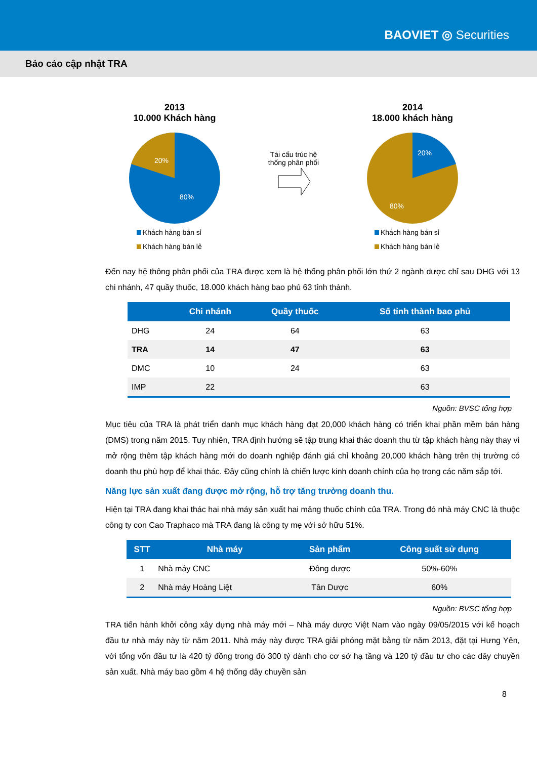BAOVIET ◎ Securities
Báo cáo cập nhật TRA
2013
10.000 Khách hàng
20%
80%
Khách hàng bán sỉ
Khách hàng bán lẻ
Tái cấu trúc hệ
thống phân phối
2014
18.000 khách hàng
20%
80%
Khách hàng bán sỉ
Khách hàng bán lẻ
Đến nay hệ thông phân phối của TRA được xem là hệ thống phân phối lớn thứ 2 ngành dược chỉ sau DHG với 13 chi nhánh, 47 quầy thuốc, 18.000 khách hàng bao phủ 63 tỉnh thành.
| | Chi nhánh | Quầy thuốc | Số tỉnh thành bao phủ |
| --- | --- | --- | --- |
| DHG | 24 | 64 | 63 |
| TRA | 14 | 47 | 63 |
| DMC | 10 | 24 | 63 |
| IMP | 22 | | 63 |
Nguồn: BVSC tổng hợp
Mục tiêu của TRA là phát triển danh mục khách hàng đạt 20,000 khách hàng có triển khai phần mềm bán hàng (DMS) trong năm 2015. Tuy nhiên, TRA định hướng sẽ tập trung khai thác doanh thu từ tập khách hàng này thay vì mở rộng thêm tập khách hàng mới do doanh nghiệp đánh giá chỉ khoảng 20,000 khách hàng trên thị trường có doanh thu phù hợp để khai thác. Đây cũng chính là chiến lược kinh doanh chính của họ trong các năm sắp tới.
Năng lực sản xuất đang được mở rộng, hỗ trợ tăng trưởng doanh thu.
Hiện tại TRA đang khai thác hai nhà máy sản xuất hai mảng thuốc chính của TRA. Trong đó nhà máy CNC là thuộc công ty con Cao Traphaco mà TRA đang là công ty mẹ với sở hữu 51%.
| STT | Nhà máy | Sản phẩm | Công suất sử dụng |
| --- | --- | --- | --- |
| 1 | Nhà máy CNC | Đông dược | 50%-60% |
| 2 | Nhà máy Hoàng Liệt | Tân Dược | 60% |
Nguồn: BVSC tổng hợp
TRA tiến hành khởi công xây dựng nhà máy mới – Nhà máy dược Việt Nam vào ngày 09/05/2015 với kế hoạch đầu tư nhà máy này từ năm 2011. Nhà máy này được TRA giải phóng mặt bằng từ năm 2013, đặt tại Hưng Yên, với tổng vốn đầu tư là 420 tỷ đồng trong đó 300 tỷ dành cho cơ sở hạ tầng và 120 tỷ đầu tư cho các dây chuyền sản xuất. Nhà máy bao gồm 4 hệ thống dây chuyền sản
8